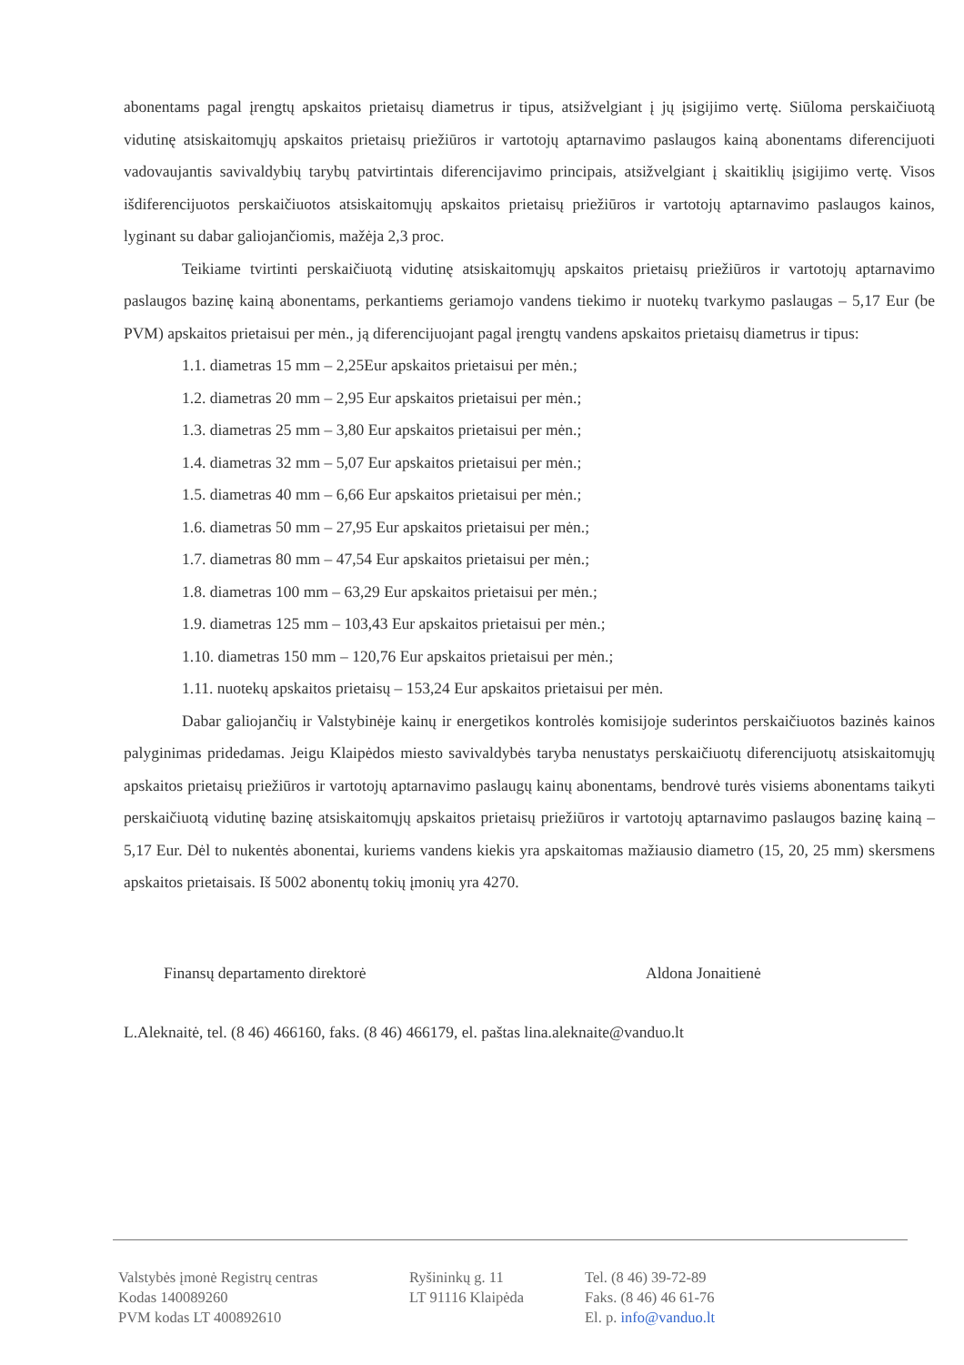abonentams pagal įrengtų apskaitos prietaisų diametrus ir tipus, atsižvelgiant į jų įsigijimo vertę. Siūloma perskaičiuotą vidutinę atsiskaitomųjų apskaitos prietaisų priežiūros ir vartotojų aptarnavimo paslaugos kainą abonentams diferencijuoti vadovaujantis savivaldybių tarybų patvirtintais diferencijavimo principais, atsižvelgiant į skaitiklių įsigijimo vertę. Visos išdiferencijuotos perskaičiuotos atsiskaitomųjų apskaitos prietaisų priežiūros ir vartotojų aptarnavimo paslaugos kainos, lyginant su dabar galiojančiomis, mažėja 2,3 proc.
Teikiame tvirtinti perskaičiuotą vidutinę atsiskaitomųjų apskaitos prietaisų priežiūros ir vartotojų aptarnavimo paslaugos bazinę kainą abonentams, perkantiems geriamojo vandens tiekimo ir nuotekų tvarkymo paslaugas – 5,17 Eur (be PVM) apskaitos prietaisui per mėn., ją diferencijuojant pagal įrengtų vandens apskaitos prietaisų diametrus ir tipus:
1.1. diametras 15 mm – 2,25Eur apskaitos prietaisui per mėn.;
1.2. diametras 20 mm – 2,95 Eur apskaitos prietaisui per mėn.;
1.3. diametras 25 mm – 3,80 Eur apskaitos prietaisui per mėn.;
1.4. diametras 32 mm – 5,07 Eur apskaitos prietaisui per mėn.;
1.5. diametras 40 mm – 6,66 Eur apskaitos prietaisui per mėn.;
1.6. diametras 50 mm – 27,95 Eur apskaitos prietaisui per mėn.;
1.7. diametras 80 mm – 47,54 Eur apskaitos prietaisui per mėn.;
1.8. diametras 100 mm – 63,29 Eur apskaitos prietaisui per mėn.;
1.9. diametras 125 mm – 103,43 Eur apskaitos prietaisui per mėn.;
1.10. diametras 150 mm – 120,76 Eur apskaitos prietaisui per mėn.;
1.11. nuotekų apskaitos prietaisų – 153,24 Eur apskaitos prietaisui per mėn.
Dabar galiojančių ir Valstybinėje kainų ir energetikos kontrolės komisijoje suderintos perskaičiuotos bazinės kainos palyginimas pridedamas. Jeigu Klaipėdos miesto savivaldybės taryba nenustatys perskaičiuotų diferencijuotų atsiskaitomųjų apskaitos prietaisų priežiūros ir vartotojų aptarnavimo paslaugų kainų abonentams, bendrovė turės visiems abonentams taikyti perskaičiuotą vidutinę bazinę atsiskaitomųjų apskaitos prietaisų priežiūros ir vartotojų aptarnavimo paslaugos bazinę kainą – 5,17 Eur. Dėl to nukentės abonentai, kuriems vandens kiekis yra apskaitomas mažiausio diametro (15, 20, 25 mm) skersmens apskaitos prietaisais. Iš 5002 abonentų tokių įmonių yra 4270.
Finansų departamento direktorė Aldona Jonaitienė
L.Aleknaitė, tel. (8 46) 466160, faks. (8 46) 466179, el. paštas lina.aleknaite@vanduo.lt
Valstybės įmonė Registrų centras
Kodas 140089260
PVM kodas LT 400892610
Ryšininkų g. 11
LT 91116 Klaipėda
Tel. (8 46) 39-72-89
Faks. (8 46) 46 61-76
El. p. info@vanduo.lt